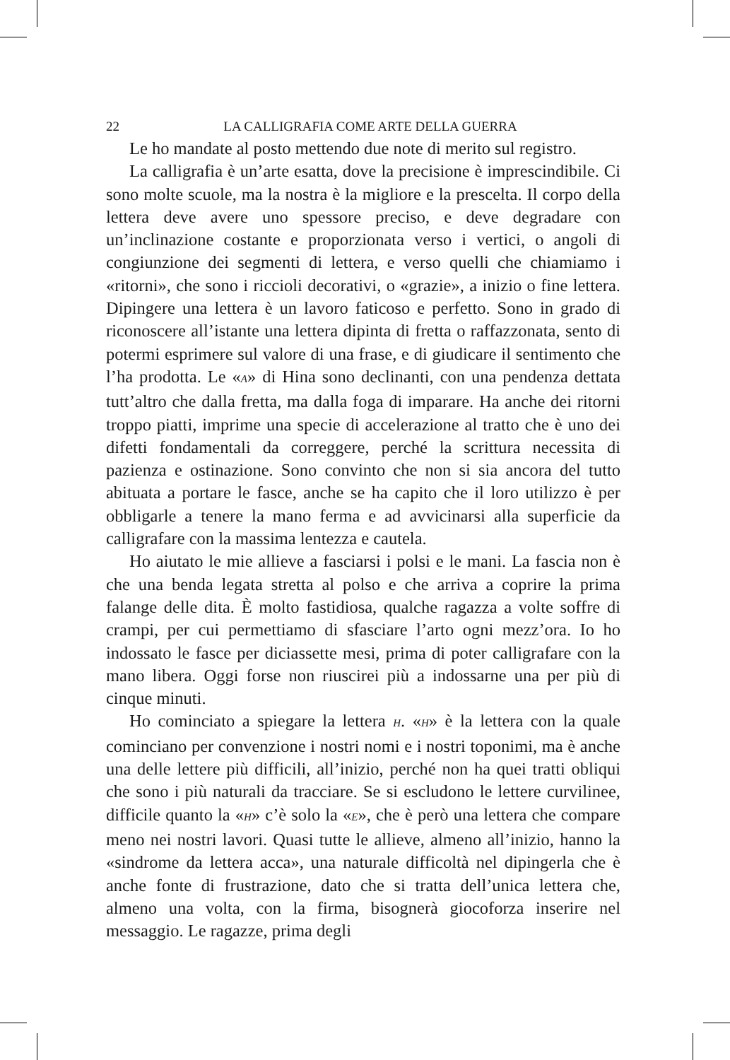22 LA CALLIGRAFIA COME ARTE DELLA GUERRA
Le ho mandate al posto mettendo due note di merito sul registro.
La calligrafia è un’arte esatta, dove la precisione è imprescindibile. Ci sono molte scuole, ma la nostra è la migliore e la prescelta. Il corpo della lettera deve avere uno spessore preciso, e deve degradare con un’inclinazione costante e proporzionata verso i vertici, o angoli di congiunzione dei segmenti di lettera, e verso quelli che chiamiamo i «ritorni», che sono i riccioli decorativi, o «grazie», a inizio o fine lettera. Dipingere una lettera è un lavoro faticoso e perfetto. Sono in grado di riconoscere all’istante una lettera dipinta di fretta o raffazzonata, sento di potermi esprimere sul valore di una frase, e di giudicare il sentimento che l’ha prodotta. Le «A» di Hina sono declinanti, con una pendenza dettata tutt’altro che dalla fretta, ma dalla foga di imparare. Ha anche dei ritorni troppo piatti, imprime una specie di accelerazione al tratto che è uno dei difetti fondamentali da correggere, perché la scrittura necessita di pazienza e ostinazione. Sono convinto che non si sia ancora del tutto abituata a portare le fasce, anche se ha capito che il loro utilizzo è per obbligarle a tenere la mano ferma e ad avvicinarsi alla superficie da calligrafare con la massima lentezza e cautela.
Ho aiutato le mie allieve a fasciarsi i polsi e le mani. La fascia non è che una benda legata stretta al polso e che arriva a coprire la prima falange delle dita. È molto fastidiosa, qualche ragazza a volte soffre di crampi, per cui permettiamo di sfasciare l’arto ogni mezz’ora. Io ho indossato le fasce per diciassette mesi, prima di poter calligrafare con la mano libera. Oggi forse non riuscirei più a indossarne una per più di cinque minuti.
Ho cominciato a spiegare la lettera H. «H» è la lettera con la quale cominciano per convenzione i nostri nomi e i nostri toponimi, ma è anche una delle lettere più difficili, all’inizio, perché non ha quei tratti obliqui che sono i più naturali da tracciare. Se si escludono le lettere curvilinee, difficile quanto la «H» c’è solo la «E», che è però una lettera che compare meno nei nostri lavori. Quasi tutte le allieve, almeno all’inizio, hanno la «sindrome da lettera acca», una naturale difficoltà nel dipingerla che è anche fonte di frustrazione, dato che si tratta dell’unica lettera che, almeno una volta, con la firma, bisognerà giocoforza inserire nel messaggio. Le ragazze, prima degli